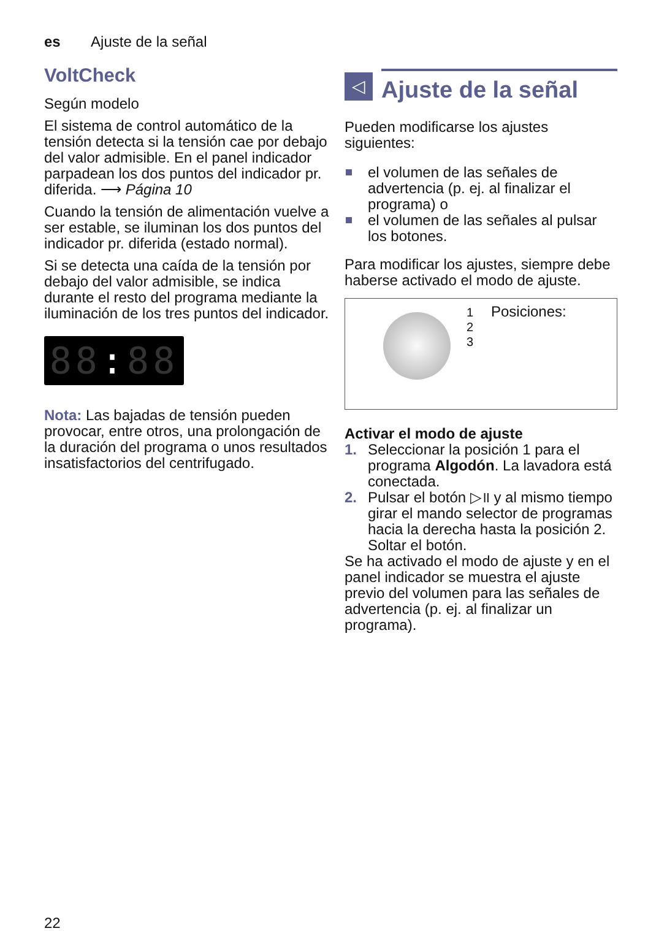es Ajuste de la señal
VoltCheck
Según modelo
El sistema de control automático de la tensión detecta si la tensión cae por debajo del valor admisible. En el panel indicador parpadean los dos puntos del indicador pr. diferida. ⟶ Página 10
Cuando la tensión de alimentación vuelve a ser estable, se iluminan los dos puntos del indicador pr. diferida (estado normal).
Si se detecta una caída de la tensión por debajo del valor admisible, se indica durante el resto del programa mediante la iluminación de los tres puntos del indicador.
88: 88
Nota: Las bajadas de tensión pueden provocar, entre otros, una prolongación de la duración del programa o unos resultados insatisfactorios del centrifugado.
◁
Ajuste de la señal
Pueden modificarse los ajustes siguientes:
el volumen de las señales de advertencia (p. ej. al finalizar el programa) o
el volumen de las señales al pulsar los botones.
Para modificar los ajustes, siempre debe haberse activado el modo de ajuste.
1
2
3
Posiciones:
Activar el modo de ajuste
1. Seleccionar la posición 1 para el programa Algodón. La lavadora está conectada.
2. Pulsar el botón ▷॥ y al mismo tiempo girar el mando selector de programas hacia la derecha hasta la posición 2. Soltar el botón.
Se ha activado el modo de ajuste y en el panel indicador se muestra el ajuste previo del volumen para las señales de advertencia (p. ej. al finalizar un programa).
22